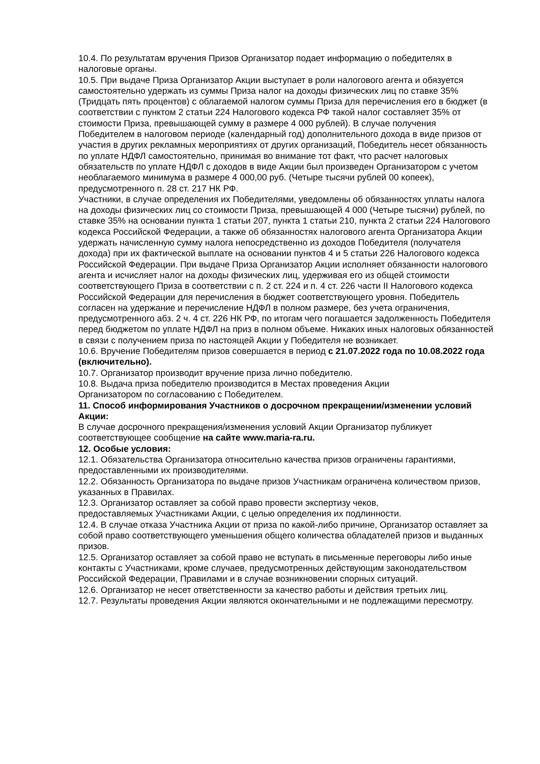10.4. По результатам вручения Призов Организатор подает информацию о победителях в налоговые органы.
10.5. При выдаче Приза Организатор Акции выступает в роли налогового агента и обязуется самостоятельно удержать из суммы Приза налог на доходы физических лиц по ставке 35% (Тридцать пять процентов) с облагаемой налогом суммы Приза для перечисления его в бюджет (в соответствии с пунктом 2 статьи 224 Налогового кодекса РФ такой налог составляет 35% от стоимости Приза, превышающей сумму в размере 4 000 рублей). В случае получения Победителем в налоговом периоде (календарный год) дополнительного дохода в виде призов от участия в других рекламных мероприятиях от других организаций, Победитель несет обязанность по уплате НДФЛ самостоятельно, принимая во внимание тот факт, что расчет налоговых обязательств по уплате НДФЛ с доходов в виде Акции был произведен Организатором с учетом необлагаемого минимума в размере 4 000,00 руб. (Четыре тысячи рублей 00 копеек), предусмотренного п. 28 ст. 217 НК РФ.
Участники, в случае определения их Победителями, уведомлены об обязанностях уплаты налога на доходы физических лиц со стоимости Приза, превышающей 4 000 (Четыре тысячи) рублей, по ставке 35% на основании пункта 1 статьи 207, пункта 1 статьи 210, пункта 2 статьи 224 Налогового кодекса Российской Федерации, а также об обязанностях налогового агента Организатора Акции удержать начисленную сумму налога непосредственно из доходов Победителя (получателя дохода) при их фактической выплате на основании пунктов 4 и 5 статьи 226 Налогового кодекса Российской Федерации. При выдаче Приза Организатор Акции исполняет обязанности налогового агента и исчисляет налог на доходы физических лиц, удерживая его из общей стоимости соответствующего Приза в соответствии с п. 2 ст. 224 и п. 4 ст. 226 части II Налогового кодекса Российской Федерации для перечисления в бюджет соответствующего уровня. Победитель согласен на удержание и перечисление НДФЛ в полном размере, без учета ограничения, предусмотренного абз. 2 ч. 4 ст. 226 НК РФ, по итогам чего погашается задолженность Победителя перед бюджетом по уплате НДФЛ на приз в полном объеме. Никаких иных налоговых обязанностей в связи с получением приза по настоящей Акции у Победителя не возникает.
10.6. Вручение Победителям призов совершается в период с 21.07.2022 года по 10.08.2022 года (включительно).
10.7. Организатор производит вручение приза лично победителю.
10.8. Выдача приза победителю производится в Местах проведения Акции
Организатором по согласованию с Победителем.
11. Способ информирования Участников о досрочном прекращении/изменении условий Акции:
В случае досрочного прекращения/изменения условий Акции Организатор публикует соответствующее сообщение на сайте www.maria-ra.ru.
12. Особые условия:
12.1. Обязательства Организатора относительно качества призов ограничены гарантиями, предоставленными их производителями.
12.2. Обязанность Организатора по выдаче призов Участникам ограничена количеством призов, указанных в Правилах.
12.3. Организатор оставляет за собой право провести экспертизу чеков,
предоставляемых Участниками Акции, с целью определения их подлинности.
12.4. В случае отказа Участника Акции от приза по какой-либо причине, Организатор оставляет за собой право соответствующего уменьшения общего количества обладателей призов и выданных призов.
12.5. Организатор оставляет за собой право не вступать в письменные переговоры либо иные контакты с Участниками, кроме случаев, предусмотренных действующим законодательством Российской Федерации, Правилами и в случае возникновении спорных ситуаций.
12.6. Организатор не несет ответственности за качество работы и действия третьих лиц.
12.7. Результаты проведения Акции являются окончательными и не подлежащими пересмотру.